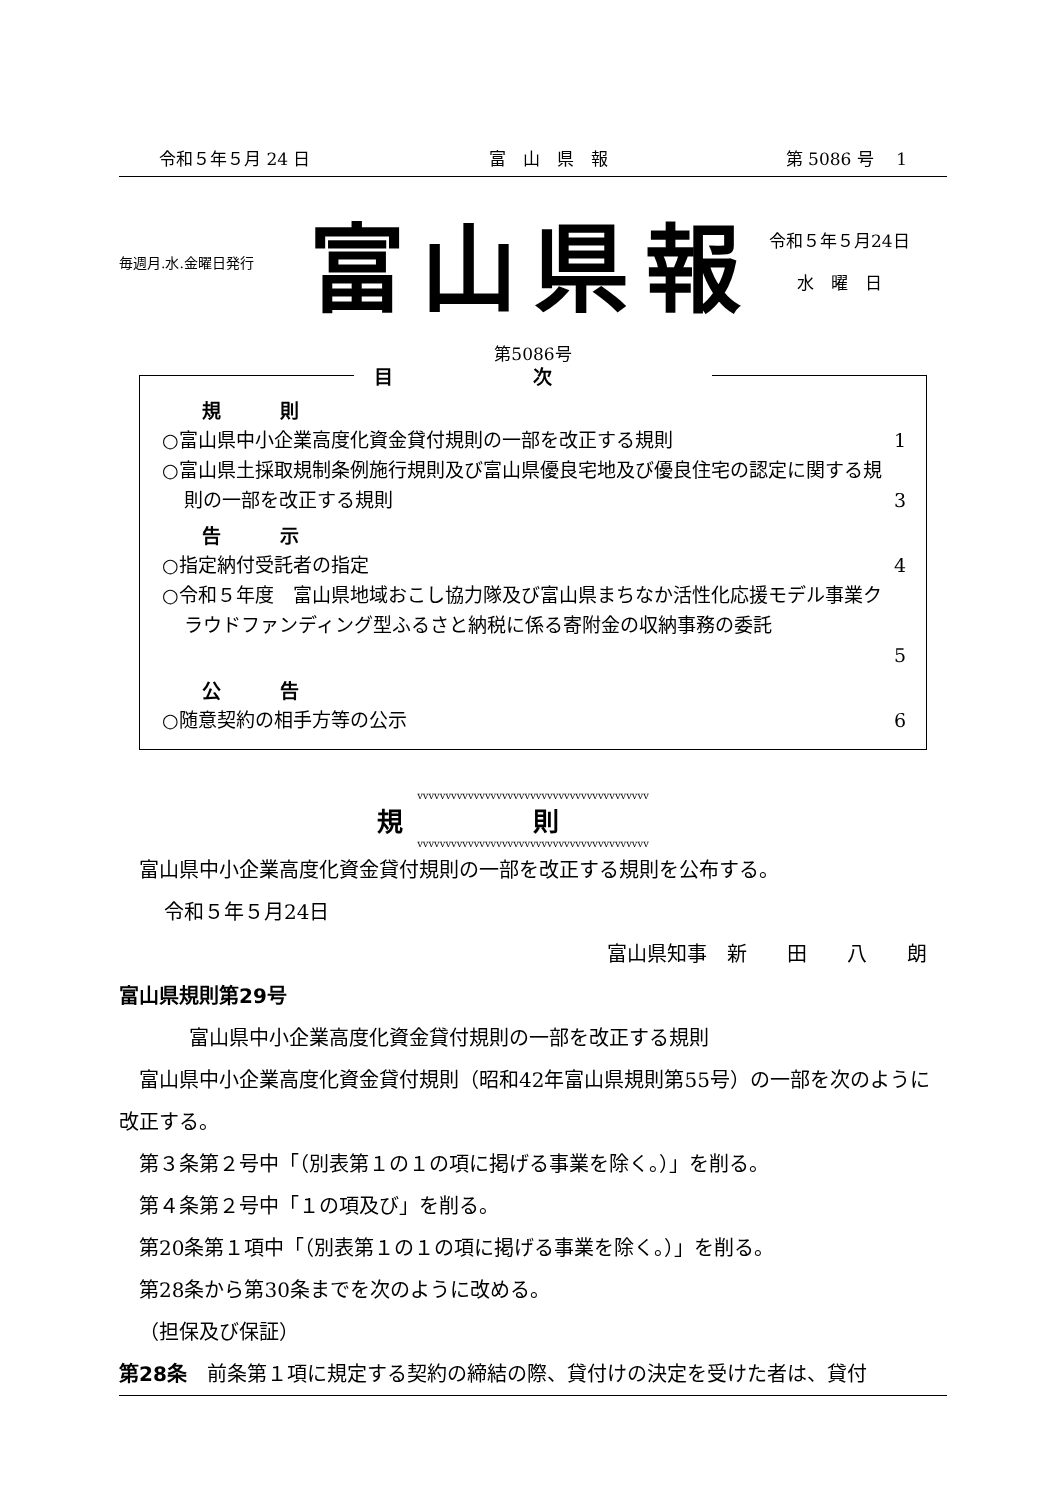令和５年５月 24 日 富　山　県　報 第 5086 号　 1
毎週月.水.金曜日発行
富山県報
令和５年５月24日
水　曜　日
第5086号
目次
規　則
○富山県中小企業高度化資金貸付規則の一部を改正する規則 1
○富山県土採取規制条例施行規則及び富山県優良宅地及び優良住宅の認定に関する規則の一部を改正する規則
3
告　示
○指定納付受託者の指定 4
○令和５年度　富山県地域おこし協力隊及び富山県まちなか活性化応援モデル事業クラウドファンディング型ふるさと納税に係る寄附金の収納事務の委託
5
公　告
○随意契約の相手方等の公示 6
vvvvvvvvvvvvvvvvvvvvvvvvvvvvvvvvvvvvvvvvv
規則
vvvvvvvvvvvvvvvvvvvvvvvvvvvvvvvvvvvvvvvvv
富山県中小企業高度化資金貸付規則の一部を改正する規則を公布する。
令和５年５月24日
富山県知事　新　　田　　八　　朗
富山県規則第29号
富山県中小企業高度化資金貸付規則の一部を改正する規則
富山県中小企業高度化資金貸付規則（昭和42年富山県規則第55号）の一部を次のように改正する。
第３条第２号中「（別表第１の１の項に掲げる事業を除く。）」を削る。
第４条第２号中「１の項及び」を削る。
第20条第１項中「（別表第１の１の項に掲げる事業を除く。）」を削る。
第28条から第30条までを次のように改める。
（担保及び保証）
第28条　前条第１項に規定する契約の締結の際、貸付けの決定を受けた者は、貸付